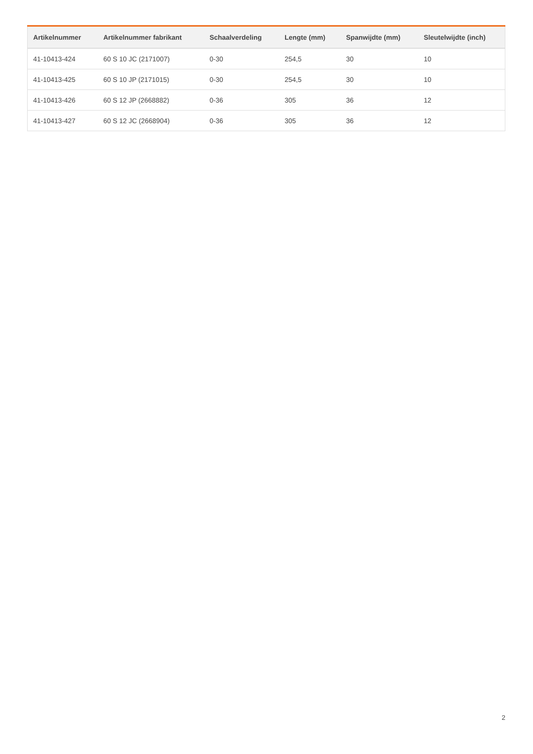| Artikelnummer | Artikelnummer fabrikant | Schaalverdeling | Lengte (mm) | Spanwijdte (mm) | Sleutelwijdte (inch) |
| --- | --- | --- | --- | --- | --- |
| 41-10413-424 | 60 S 10 JC (2171007) | 0-30 | 254,5 | 30 | 10 |
| 41-10413-425 | 60 S 10 JP (2171015) | 0-30 | 254,5 | 30 | 10 |
| 41-10413-426 | 60 S 12 JP (2668882) | 0-36 | 305 | 36 | 12 |
| 41-10413-427 | 60 S 12 JC (2668904) | 0-36 | 305 | 36 | 12 |
2